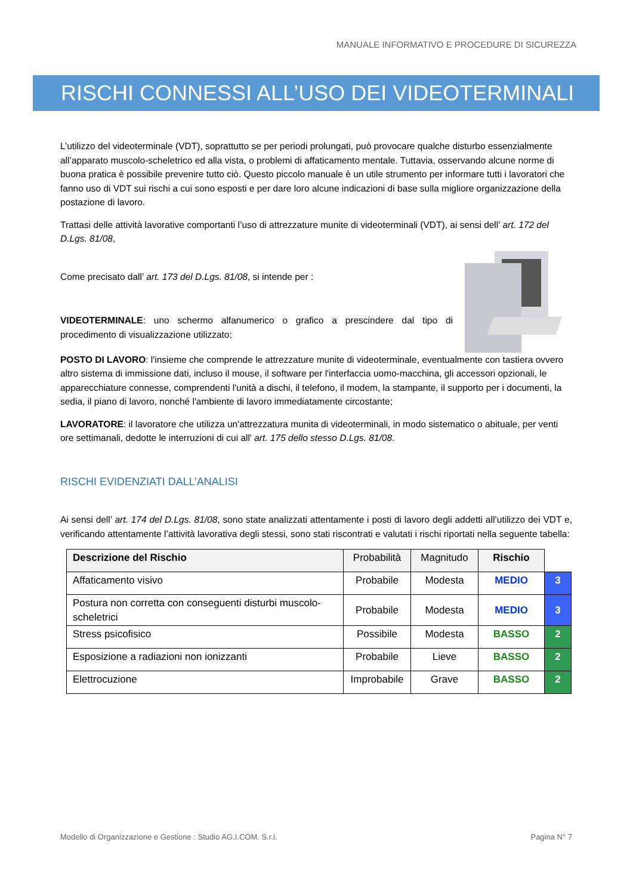MANUALE INFORMATIVO E PROCEDURE DI SICUREZZA
RISCHI CONNESSI ALL’USO DEI VIDEOTERMINALI
L’utilizzo del videoterminale (VDT), soprattutto se per periodi prolungati, può provocare qualche disturbo essenzialmente all’apparato muscolo-scheletrico ed alla vista, o problemi di affaticamento mentale. Tuttavia, osservando alcune norme di buona pratica è possibile prevenire tutto ciò. Questo piccolo manuale è un utile strumento per informare tutti i lavoratori che fanno uso di VDT sui rischi a cui sono esposti e per dare loro alcune indicazioni di base sulla migliore organizzazione della postazione di lavoro.
Trattasi delle attività lavorative comportanti l’uso di attrezzature munite di videoterminali (VDT), ai sensi dell’ art. 172 del D.Lgs. 81/08,
Come precisato dall’ art. 173 del D.Lgs. 81/08, si intende per :
VIDEOTERMINALE: uno schermo alfanumerico o grafico a prescindere dal tipo di procedimento di visualizzazione utilizzato;
POSTO DI LAVORO: l'insieme che comprende le attrezzature munite di videoterminale, eventualmente con tastiera ovvero altro sistema di immissione dati, incluso il mouse, il software per l'interfaccia uomo-macchina, gli accessori opzionali, le apparecchiature connesse, comprendenti l'unità a dischi, il telefono, il modem, la stampante, il supporto per i documenti, la sedia, il piano di lavoro, nonché l'ambiente di lavoro immediatamente circostante;
LAVORATORE: il lavoratore che utilizza un'attrezzatura munita di videoterminali, in modo sistematico o abituale, per venti ore settimanali, dedotte le interruzioni di cui all' art. 175 dello stesso D.Lgs. 81/08.
RISCHI EVIDENZIATI DALL’ANALISI
Ai sensi dell’ art. 174 del D.Lgs. 81/08, sono state analizzati attentamente i posti di lavoro degli addetti all’utilizzo dei VDT e, verificando attentamente l’attività lavorativa degli stessi, sono stati riscontrati e valutati i rischi riportati nella seguente tabella:
| Descrizione del Rischio | Probabilità | Magnitudo | Rischio | |
| Affaticamento visivo | Probabile | Modesta | MEDIO | 3 |
| Postura non corretta con conseguenti disturbi muscolo-scheletrici | Probabile | Modesta | MEDIO | 3 |
| Stress psicofisico | Possibile | Modesta | BASSO | 2 |
| Esposizione a radiazioni non ionizzanti | Probabile | Lieve | BASSO | 2 |
| Elettrocuzione | Improbabile | Grave | BASSO | 2 |
Modello di Organizzazione e Gestione : Studio AG.I.COM. S.r.l. Pagina N° 7